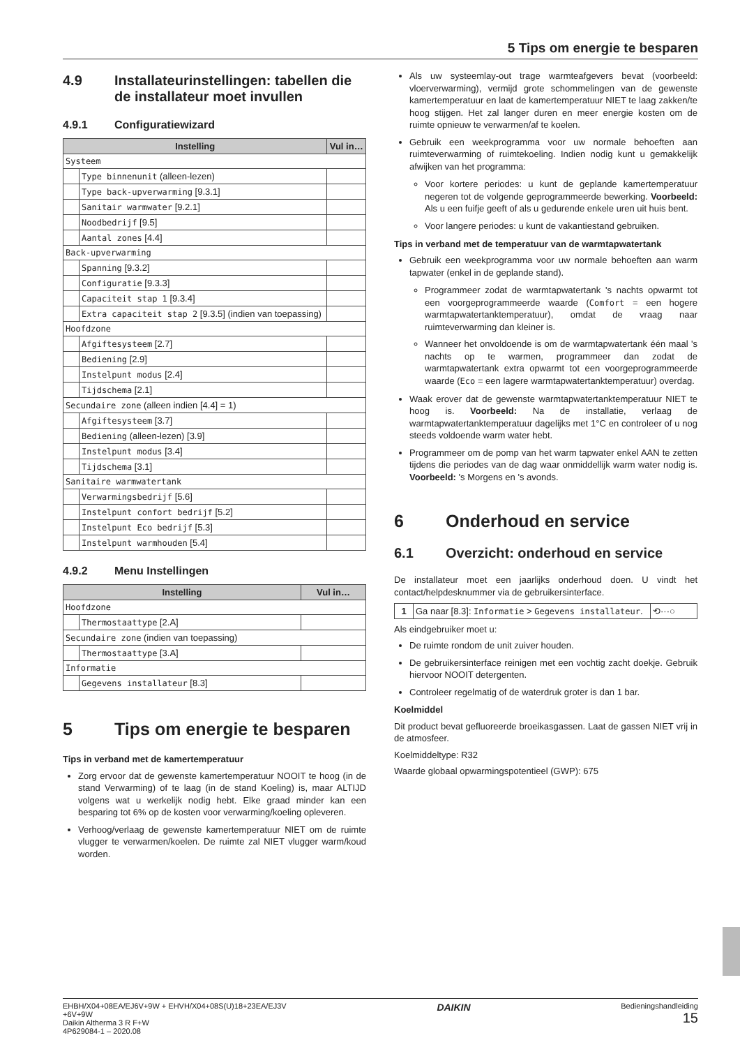5 Tips om energie te besparen
4.9 Installateurinstellingen: tabellen die de installateur moet invullen
4.9.1 Configuratiewizard
| Instelling | | Vul in… |
| --- | --- | --- |
| Systeem | | |
| | Type binnenunit (alleen-lezen) | |
| | Type back-upverwarming [9.3.1] | |
| | Sanitair warmwater [9.2.1] | |
| | Noodbedrijf [9.5] | |
| | Aantal zones [4.4] | |
| Back-upverwarming | | |
| | Spanning [9.3.2] | |
| | Configuratie [9.3.3] | |
| | Capaciteit stap 1 [9.3.4] | |
| | Extra capaciteit stap 2 [9.3.5] (indien van toepassing) | |
| Hoofdzone | | |
| | Afgiftesysteem [2.7] | |
| | Bediening [2.9] | |
| | Instelpunt modus [2.4] | |
| | Tijdschema [2.1] | |
| Secundaire zone (alleen indien [4.4] = 1) | | |
| | Afgiftesysteem [3.7] | |
| | Bediening (alleen-lezen) [3.9] | |
| | Instelpunt modus [3.4] | |
| | Tijdschema [3.1] | |
| Sanitaire warmwatertank | | |
| | Verwarmingsbedrijf [5.6] | |
| | Instelpunt confort bedrijf [5.2] | |
| | Instelpunt Eco bedrijf [5.3] | |
| | Instelpunt warmhouden [5.4] | |
4.9.2 Menu Instellingen
| Instelling | | Vul in… |
| --- | --- | --- |
| Hoofdzone | | |
| | Thermostaattype [2.A] | |
| Secundaire zone (indien van toepassing) | | |
| | Thermostaattype [3.A] | |
| Informatie | | |
| | Gegevens installateur [8.3] | |
5 Tips om energie te besparen
Tips in verband met de kamertemperatuur
Zorg ervoor dat de gewenste kamertemperatuur NOOIT te hoog (in de stand Verwarming) of te laag (in de stand Koeling) is, maar ALTIJD volgens wat u werkelijk nodig hebt. Elke graad minder kan een besparing tot 6% op de kosten voor verwarming/koeling opleveren.
Verhoog/verlaag de gewenste kamertemperatuur NIET om de ruimte vlugger te verwarmen/koelen. De ruimte zal NIET vlugger warm/koud worden.
Als uw systeemlay-out trage warmteafgevers bevat (voorbeeld: vloerverwarming), vermijd grote schommelingen van de gewenste kamertemperatuur en laat de kamertemperatuur NIET te laag zakken/te hoog stijgen. Het zal langer duren en meer energie kosten om de ruimte opnieuw te verwarmen/af te koelen.
Gebruik een weekprogramma voor uw normale behoeften aan ruimteverwarming of ruimtekoeling. Indien nodig kunt u gemakkelijk afwijken van het programma:
Voor kortere periodes: u kunt de geplande kamertemperatuur negeren tot de volgende geprogrammeerde bewerking. Voorbeeld: Als u een fuifje geeft of als u gedurende enkele uren uit huis bent.
Voor langere periodes: u kunt de vakantiestand gebruiken.
Tips in verband met de temperatuur van de warmtapwatertank
Gebruik een weekprogramma voor uw normale behoeften aan warm tapwater (enkel in de geplande stand).
Programmeer zodat de warmtapwatertank 's nachts opwarmt tot een voorgeprogrammeerde waarde (Comfort = een hogere warmtapwatertanktemperatuur), omdat de vraag naar ruimteverwarming dan kleiner is.
Wanneer het onvoldoende is om de warmtapwatertank één maal 's nachts op te warmen, programmeer dan zodat de warmtapwatertank extra opwarmt tot een voorgeprogrammeerde waarde (Eco = een lagere warmtapwatertanktemperatuur) overdag.
Waak erover dat de gewenste warmtapwatertanktemperatuur NIET te hoog is. Voorbeeld: Na de installatie, verlaag de warmtapwatertanktemperatuur dagelijks met 1°C en controleer of u nog steeds voldoende warm water hebt.
Programmeer om de pomp van het warm tapwater enkel AAN te zetten tijdens die periodes van de dag waar onmiddellijk warm water nodig is. Voorbeeld: 's Morgens en 's avonds.
6 Onderhoud en service
6.1 Overzicht: onderhoud en service
De installateur moet een jaarlijks onderhoud doen. U vindt het contact/helpdesknummer via de gebruikersinterface.
| 1 | Ga naar [8.3]: Informatie > Gegevens installateur . | ⟲···○ |
Als eindgebruiker moet u:
De ruimte rondom de unit zuiver houden.
De gebruikersinterface reinigen met een vochtig zacht doekje. Gebruik hiervoor NOOIT detergenten.
Controleer regelmatig of de waterdruk groter is dan 1 bar.
Koelmiddel
Dit product bevat gefluoreerde broeikasgassen. Laat de gassen NIET vrij in de atmosfeer.
Koelmiddeltype: R32
Waarde globaal opwarmingspotentieel (GWP): 675
EHBH/X04+08EA/EJ6V+9W + EHVH/X04+08S(U)18+23EA/EJ3V
+6V+9W
Daikin Altherma 3 R F+W
4P629084-1 – 2020.08
DAIKIN
Bedieningshandleiding
15